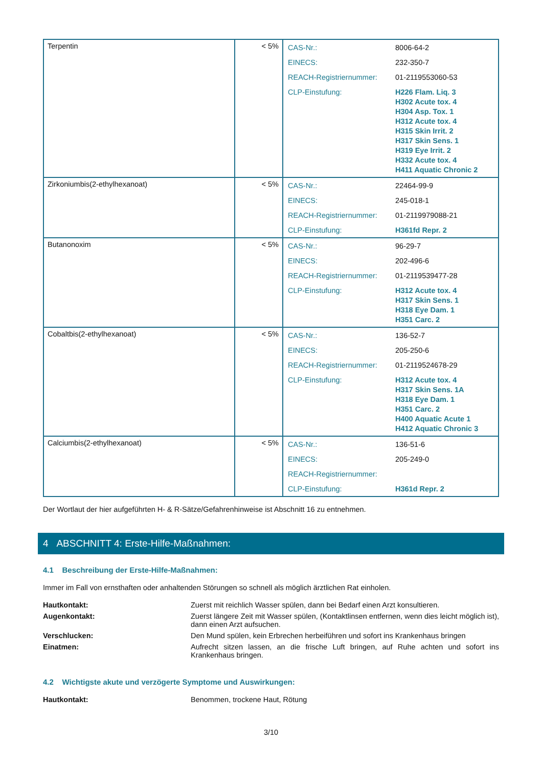| Terpentin | < 5% | / CAS-Nr.: / 8006-64-2 / / EINECS: / 232-350-7 / / REACH-Registriernummer: / 01-2119553060-53 / / CLP-Einstufung: / H226 Flam. Liq. 3 H302 Acute tox. 4 H304 Asp. Tox. 1 H312 Acute tox. 4 H315 Skin Irrit. 2 H317 Skin Sens. 1 H319 Eye Irrit. 2 H332 Acute tox. 4 H411 Aquatic Chronic 2 / |
| Zirkoniumbis(2-ethylhexanoat) | < 5% | / CAS-Nr.: / 22464-99-9 / / EINECS: / 245-018-1 / / REACH-Registriernummer: / 01-2119979088-21 / / CLP-Einstufung: / H361fd Repr. 2 / |
| Butanonoxim | < 5% | / CAS-Nr.: / 96-29-7 / / EINECS: / 202-496-6 / / REACH-Registriernummer: / 01-2119539477-28 / / CLP-Einstufung: / H312 Acute tox. 4 H317 Skin Sens. 1 H318 Eye Dam. 1 H351 Carc. 2 / |
| Cobaltbis(2-ethylhexanoat) | < 5% | / CAS-Nr.: / 136-52-7 / / EINECS: / 205-250-6 / / REACH-Registriernummer: / 01-2119524678-29 / / CLP-Einstufung: / H312 Acute tox. 4 H317 Skin Sens. 1A H318 Eye Dam. 1 H351 Carc. 2 H400 Aquatic Acute 1 H412 Aquatic Chronic 3 / |
| Calciumbis(2-ethylhexanoat) | < 5% | / CAS-Nr.: / 136-51-6 / / EINECS: / 205-249-0 / / REACH-Registriernummer: / / / CLP-Einstufung: / H361d Repr. 2 / |
Der Wortlaut der hier aufgeführten H- & R-Sätze/Gefahrenhinweise ist Abschnitt 16 zu entnehmen.
4 ABSCHNITT 4: Erste-Hilfe-Maßnahmen:
4.1 Beschreibung der Erste-Hilfe-Maßnahmen:
Immer im Fall von ernsthaften oder anhaltenden Störungen so schnell als möglich ärztlichen Rat einholen.
Hautkontakt: Zuerst mit reichlich Wasser spülen, dann bei Bedarf einen Arzt konsultieren.
Augenkontakt: Zuerst längere Zeit mit Wasser spülen, (Kontaktlinsen entfernen, wenn dies leicht möglich ist), dann einen Arzt aufsuchen.
Verschlucken: Den Mund spülen, kein Erbrechen herbeiführen und sofort ins Krankenhaus bringen
Einatmen: Aufrecht sitzen lassen, an die frische Luft bringen, auf Ruhe achten und sofort ins Krankenhaus bringen.
4.2 Wichtigste akute und verzögerte Symptome und Auswirkungen:
Hautkontakt: Benommen, trockene Haut, Rötung
3/10